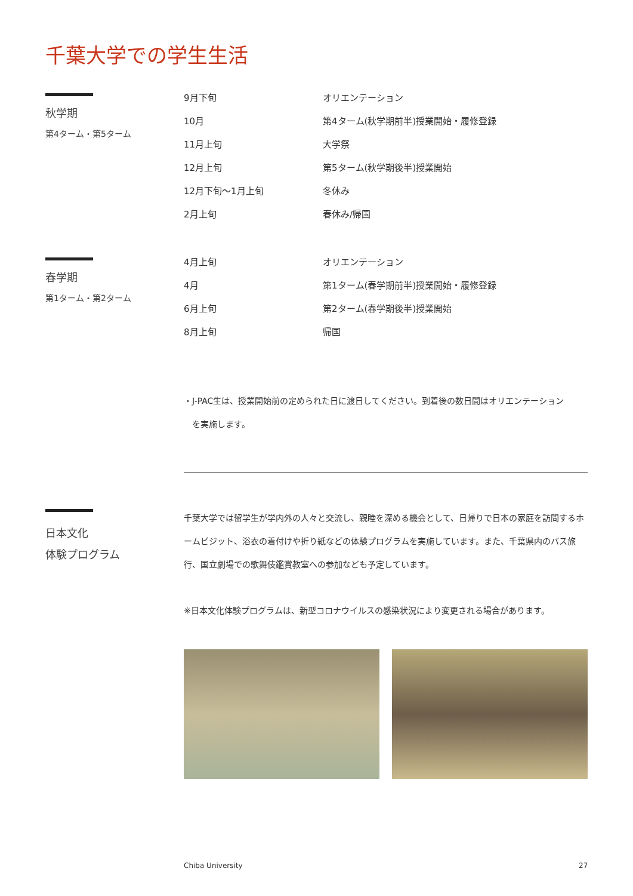千葉大学での学生生活
秋学期
第4ターム・第5ターム
| 9月下旬 | オリエンテーション |
| 10月 | 第4ターム(秋学期前半)授業開始・履修登録 |
| 11月上旬 | 大学祭 |
| 12月上旬 | 第5ターム(秋学期後半)授業開始 |
| 12月下旬～1月上旬 | 冬休み |
| 2月上旬 | 春休み/帰国 |
春学期
第1ターム・第2ターム
| 4月上旬 | オリエンテーション |
| 4月 | 第1ターム(春学期前半)授業開始・履修登録 |
| 6月上旬 | 第2ターム(春学期後半)授業開始 |
| 8月上旬 | 帰国 |
・J-PAC生は、授業開始前の定められた日に渡日してください。到着後の数日間はオリエンテーション
　を実施します。
日本文化
体験プログラム
千葉大学では留学生が学内外の人々と交流し、親睦を深める機会として、日帰りで日本の家庭を訪問するホームビジット、浴衣の着付けや折り紙などの体験プログラムを実施しています。また、千葉県内のバス旅行、国立劇場での歌舞伎鑑賞教室への参加なども予定しています。
※日本文化体験プログラムは、新型コロナウイルスの感染状況により変更される場合があります。
Chiba University 27